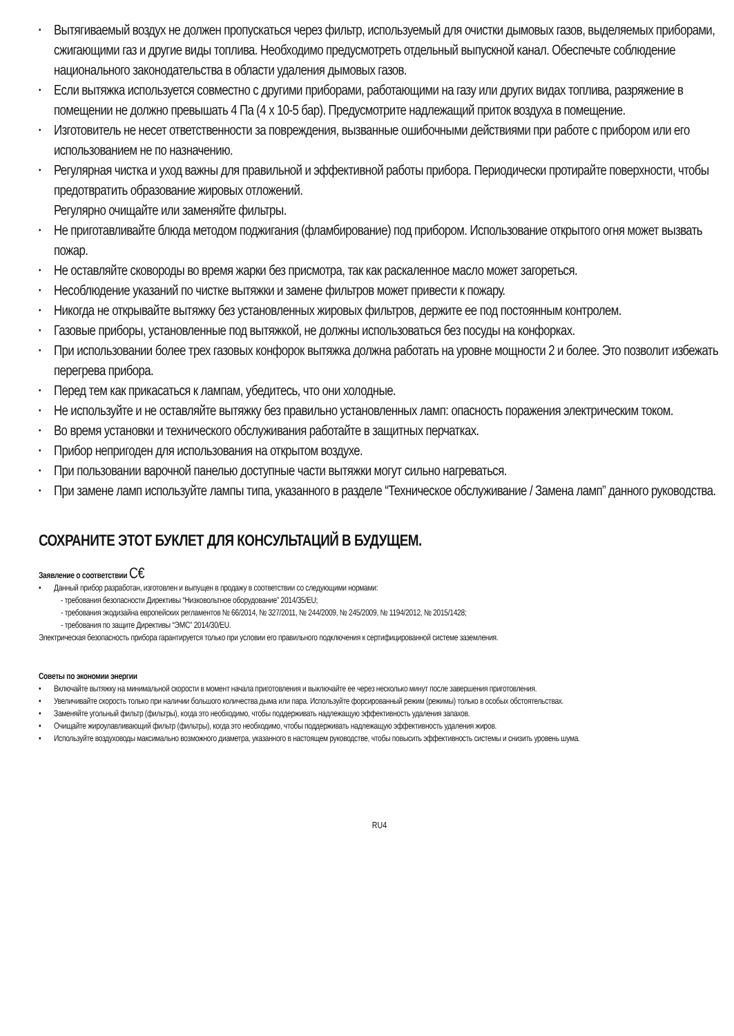• Вытягиваемый воздух не должен пропускаться через фильтр, используемый для очистки дымовых газов, выделяемых приборами, сжигающими газ и другие виды топлива. Необходимо предусмотреть отдельный выпускной канал. Обеспечьте соблюдение национального законодательства в области удаления дымовых газов.
• Если вытяжка используется совместно с другими приборами, работающими на газу или других видах топлива, разряжение в помещении не должно превышать 4 Па (4 x 10-5 бар). Предусмотрите надлежащий приток воздуха в помещение.
• Изготовитель не несет ответственности за повреждения, вызванные ошибочными действиями при работе с прибором или его использованием не по назначению.
• Регулярная чистка и уход важны для правильной и эффективной работы прибора. Периодически протирайте поверхности, чтобы предотвратить образование жировых отложений.
Регулярно очищайте или заменяйте фильтры.
• Не приготавливайте блюда методом поджигания (фламбирование) под прибором. Использование открытого огня может вызвать пожар.
• Не оставляйте сковороды во время жарки без присмотра, так как раскаленное масло может загореться.
• Несоблюдение указаний по чистке вытяжки и замене фильтров может привести к пожару.
• Никогда не открывайте вытяжку без установленных жировых фильтров, держите ее под постоянным контролем.
• Газовые приборы, установленные под вытяжкой, не должны использоваться без посуды на конфорках.
• При использовании более трех газовых конфорок вытяжка должна работать на уровне мощности 2 и более. Это позволит избежать перегрева прибора.
• Перед тем как прикасаться к лампам, убедитесь, что они холодные.
• Не используйте и не оставляйте вытяжку без правильно установленных ламп: опасность поражения электрическим током.
• Во время установки и технического обслуживания работайте в защитных перчатках.
• Прибор непригоден для использования на открытом воздухе.
• При пользовании варочной панелью доступные части вытяжки могут сильно нагреваться.
• При замене ламп используйте лампы типа, указанного в разделе “Техническое обслуживание / Замена ламп” данного руководства.
СОХРАНИТЕ ЭТОТ БУКЛЕТ ДЛЯ КОНСУЛЬТАЦИЙ В БУДУЩЕМ.
Заявление о соответствии C€
• Данный прибор разработан, изготовлен и выпущен в продажу в соответствии со следующими нормами:
- требования безопасности Директивы “Низковольтное оборудование” 2014/35/EU;
- требования экодизайна европейских регламентов № 66/2014, № 327/2011, № 244/2009, № 245/2009, № 1194/2012, № 2015/1428;
- требования по защите Директивы “ЭМС” 2014/30/EU.
Электрическая безопасность прибора гарантируется только при условии его правильного подключения к сертифицированной системе заземления.
Советы по экономии энергии
• Включайте вытяжку на минимальной скорости в момент начала приготовления и выключайте ее через несколько минут после завершения приготовления.
• Увеличивайте скорость только при наличии большого количества дыма или пара. Используйте форсированный режим (режимы) только в особых обстоятельствах.
• Заменяйте угольный фильтр (фильтры), когда это необходимо, чтобы поддерживать надлежащую эффективность удаления запахов.
• Очищайте жироулавливающий фильтр (фильтры), когда это необходимо, чтобы поддерживать надлежащую эффективность удаления жиров.
• Используйте воздуховоды максимально возможного диаметра, указанного в настоящем руководстве, чтобы повысить эффективность системы и снизить уровень шума.
RU4